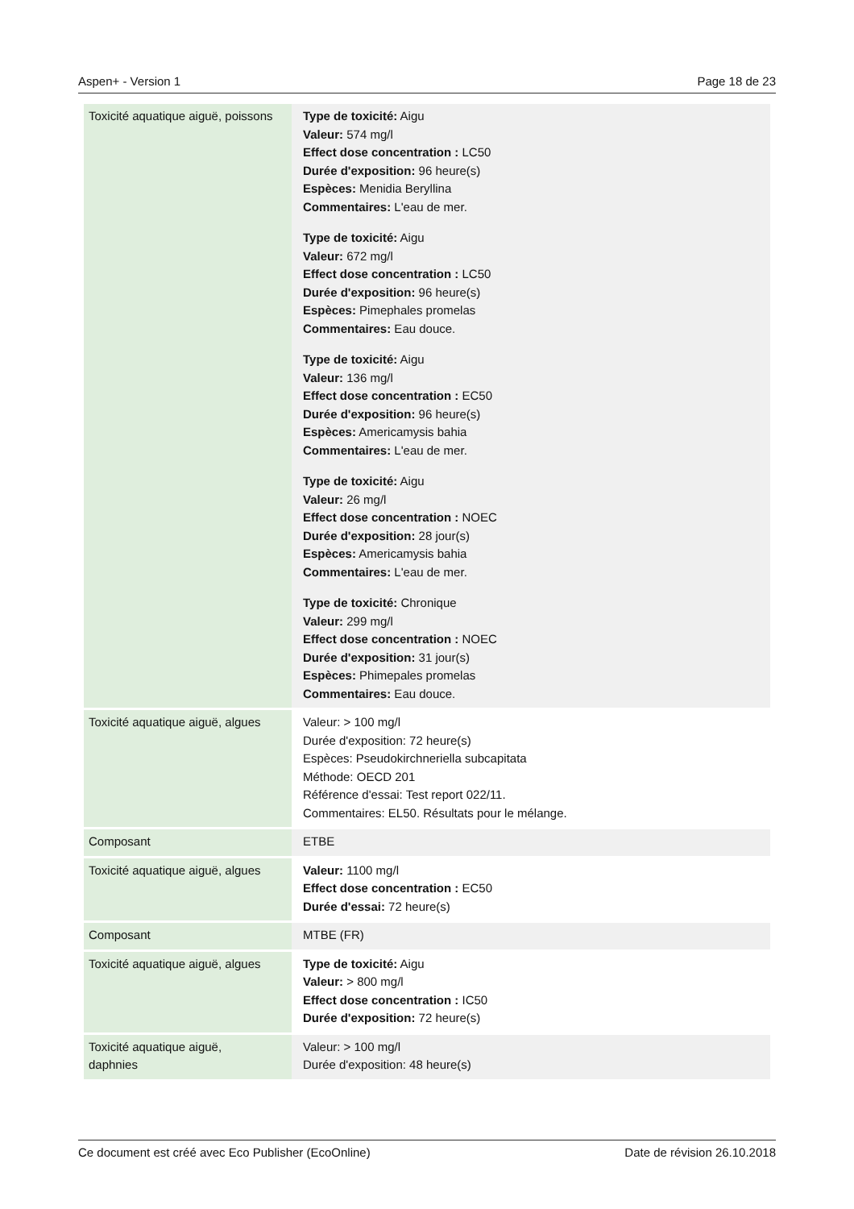Aspen+ - Version 1 Page 18 de 23
| Toxicité aquatique aiguë, poissons | Type de toxicité: Aigu Valeur: 574 mg/l Effect dose concentration : LC50 Durée d'exposition: 96 heure(s) Espèces: Menidia Beryllina Commentaires: L'eau de mer. Type de toxicité: Aigu Valeur: 672 mg/l Effect dose concentration : LC50 Durée d'exposition: 96 heure(s) Espèces: Pimephales promelas Commentaires: Eau douce. Type de toxicité: Aigu Valeur: 136 mg/l Effect dose concentration : EC50 Durée d'exposition: 96 heure(s) Espèces: Americamysis bahia Commentaires: L'eau de mer. Type de toxicité: Aigu Valeur: 26 mg/l Effect dose concentration : NOEC Durée d'exposition: 28 jour(s) Espèces: Americamysis bahia Commentaires: L'eau de mer. Type de toxicité: Chronique Valeur: 299 mg/l Effect dose concentration : NOEC Durée d'exposition: 31 jour(s) Espèces: Phimepales promelas Commentaires: Eau douce. |
| Toxicité aquatique aiguë, algues | Valeur: > 100 mg/l Durée d'exposition: 72 heure(s) Espèces: Pseudokirchneriella subcapitata Méthode: OECD 201 Référence d'essai: Test report 022/11. Commentaires: EL50. Résultats pour le mélange. |
| Composant | ETBE |
| Toxicité aquatique aiguë, algues | Valeur: 1100 mg/l Effect dose concentration : EC50 Durée d'essai: 72 heure(s) |
| Composant | MTBE (FR) |
| Toxicité aquatique aiguë, algues | Type de toxicité: Aigu Valeur: > 800 mg/l Effect dose concentration : IC50 Durée d'exposition: 72 heure(s) |
| Toxicité aquatique aiguë, daphnies | Valeur: > 100 mg/l Durée d'exposition: 48 heure(s) |
Ce document est créé avec Eco Publisher (EcoOnline) Date de révision 26.10.2018